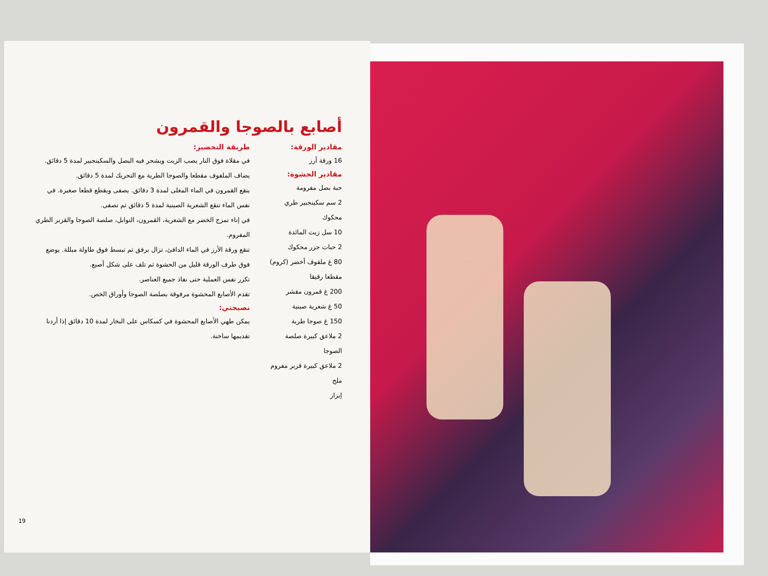أصابع بالصوجا والقمرون
مقادير الورقة:
16 ورقة أرز
مقادير الحشوة:
حبة بصل مفرومة
2 سم سكينجبير طري محكوك
10 سل زيت المائدة
2 حبات جزر محكوك
80 غ ملفوف أخضر (كروم) مقطعا رقيقا
200 غ قمرون مقشر
50 غ شعرية صينية
150 غ صوجا طرية
2 ملاعق كبيرة صلصة الصوجا
2 ملاعق كبيرة قزبر مفروم
ملح
إبزار
طريقة التحضير:
في مقلاة فوق النار يصب الزيت ويشحر فيه البصل والسكينجبير لمدة 5 دقائق. يضاف الملفوف مقطعا والصوجا الطرية مع التحريك لمدة 5 دقائق.
ينقع القمرون في الماء المغلى لمدة 3 دقائق. يصفى ويقطع قطعا صغيرة. في نفس الماء تنقع الشعرية الصينية لمدة 5 دقائق ثم تصفى.
في إناء تمزج الخضر مع الشعرية، القمرون، التوابل، صلصة الصوجا والقزبر الطري المفروم.
تنقع ورقة الأرز في الماء الدافئ، تزال برفق ثم تبسط فوق طاولة مبللة. يوضع فوق طرف الورقة قليل من الحشوة ثم تلف على شكل أصبع.
تكرر نفس العملية حتى نفاذ جميع العناصر.
تقدم الأصابع المحشوة مرفوقة بصلصة الصوجا وأوراق الخص.
نصيحتي:
يمكن طهي الأصابع المحشوة في كسكاس على البخار لمدة 10 دقائق إذا أردنا تقديمها ساخنة.
19